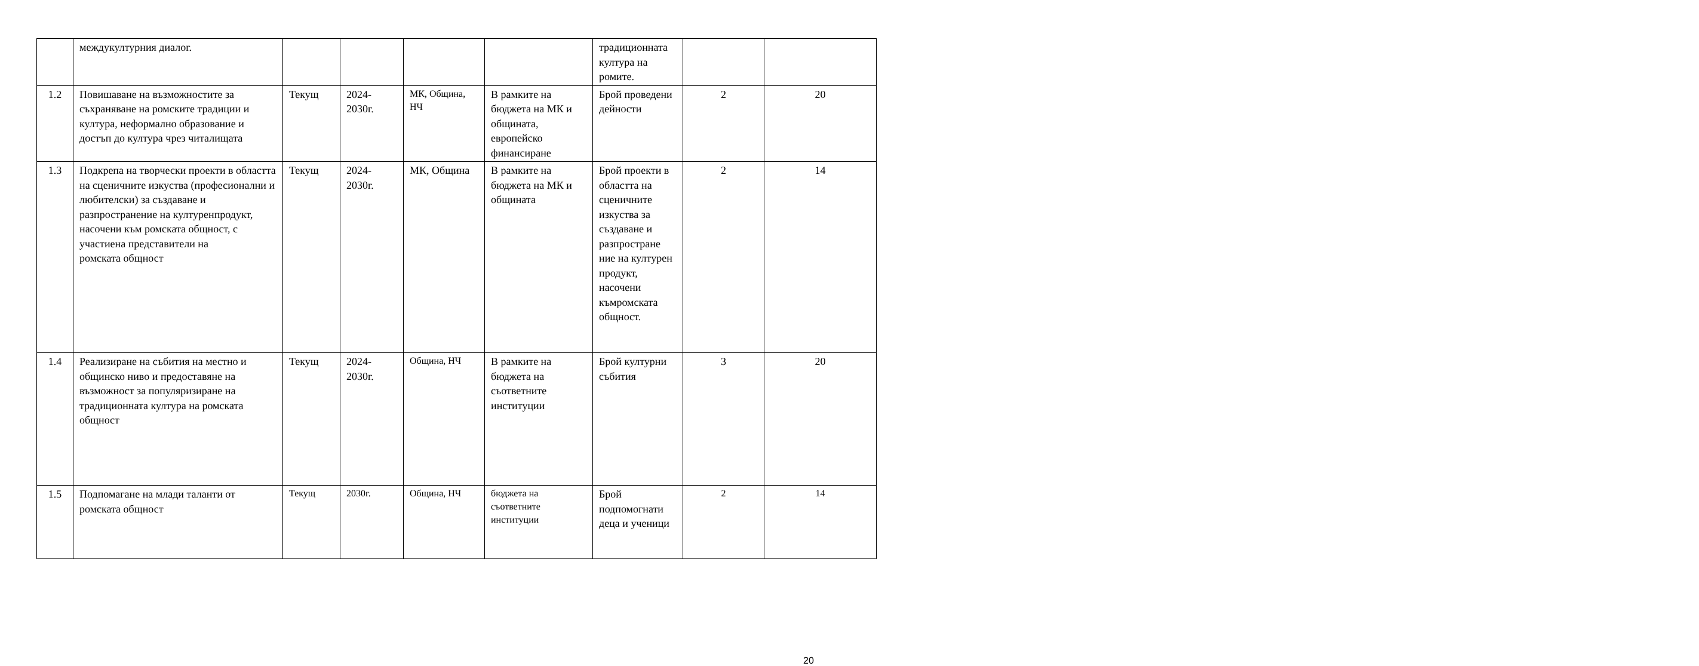| | междукултурния диалог. | | | | | традиционната култура на ромите. | | |
| 1.2 | Повишаване на възможностите за съхраняване на ромските традиции и култура, неформално образование и достъп до култура чрез читалищата | Текущ | 2024-2030г. | МК, Община, НЧ | В рамките на бюджета на МК и общината, европейско финансиране | Брой проведени дейности | 2 | 20 |
| 1.3 | Подкрепа на творчески проекти в областта на сценичните изкуства (професионални и любителски) за създаване и разпространение на културенпродукт, насочени към ромската общност, с участиена представители на ромската общност | Текущ | 2024-2030г. | МК, Община | В рамките на бюджета на МК и общината | Брой проекти в областта на сценичните изкуства за създаване и разпростране ние на културен продукт, насочени къмромската общност. | 2 | 14 |
| 1.4 | Реализиране на събития на местно и общинско ниво и предоставяне на възможност за популяризиране на традиционната култура на ромската общност | Текущ | 2024-2030г. | Община, НЧ | В рамките на бюджета на съответните институции | Брой културни събития | 3 | 20 |
| 1.5 | Подпомагане на млади таланти от ромската общност | Текущ | 2030г. | Община, НЧ | бюджета на съответните институции | Брой подпомогнати деца и ученици | 2 | 14 |
20